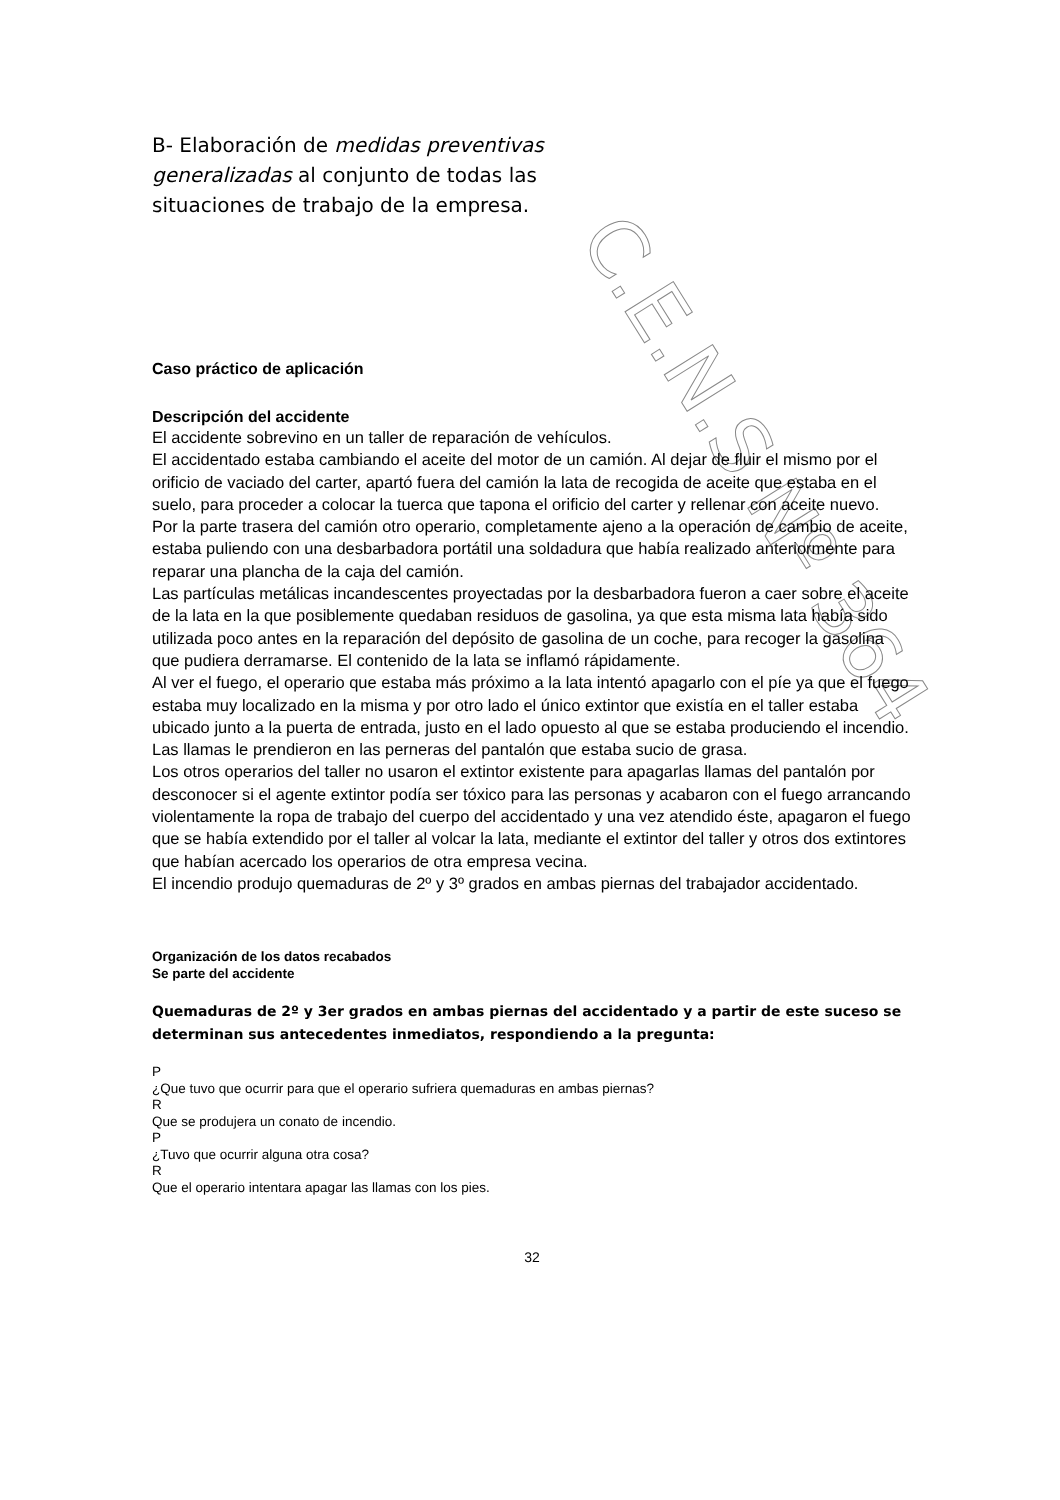C.E.N.S Nº 364
B- Elaboración de medidas preventivas generalizadas al conjunto de todas las situaciones de trabajo de la empresa.
Caso práctico de aplicación
Descripción del accidente
El accidente sobrevino en un taller de reparación de vehículos.
El accidentado estaba cambiando el aceite del motor de un camión. Al dejar de fluir el mismo por el orificio de vaciado del carter, apartó fuera del camión la lata de recogida de aceite que estaba en el suelo, para proceder a colocar la tuerca que tapona el orificio del carter y rellenar con aceite nuevo.
Por la parte trasera del camión otro operario, completamente ajeno a la operación de cambio de aceite, estaba puliendo con una desbarbadora portátil una soldadura que había realizado anteriormente para reparar una plancha de la caja del camión.
Las partículas metálicas incandescentes proyectadas por la desbarbadora fueron a caer sobre el aceite de la lata en la que posiblemente quedaban residuos de gasolina, ya que esta misma lata había sido utilizada poco antes en la reparación del depósito de gasolina de un coche, para recoger la gasolina que pudiera derramarse. El contenido de la lata se inflamó rápidamente.
Al ver el fuego, el operario que estaba más próximo a la lata intentó apagarlo con el píe ya que el fuego estaba muy localizado en la misma y por otro lado el único extintor que existía en el taller estaba ubicado junto a la puerta de entrada, justo en el lado opuesto al que se estaba produciendo el incendio. Las llamas le prendieron en las perneras del pantalón que estaba sucio de grasa.
Los otros operarios del taller no usaron el extintor existente para apagarlas llamas del pantalón por desconocer si el agente extintor podía ser tóxico para las personas y acabaron con el fuego arrancando violentamente la ropa de trabajo del cuerpo del accidentado y una vez atendido éste, apagaron el fuego que se había extendido por el taller al volcar la lata, mediante el extintor del taller y otros dos extintores que habían acercado los operarios de otra empresa vecina.
El incendio produjo quemaduras de 2º y 3º grados en ambas piernas del trabajador accidentado.
Organización de los datos recabados
Se parte del accidente
Quemaduras de 2º y 3er grados en ambas piernas del accidentado y a partir de este suceso se determinan sus antecedentes inmediatos, respondiendo a la pregunta:
P
¿Que tuvo que ocurrir para que el operario sufriera quemaduras en ambas piernas?
R
Que se produjera un conato de incendio.
P
¿Tuvo que ocurrir alguna otra cosa?
R
Que el operario intentara apagar las llamas con los pies.
32